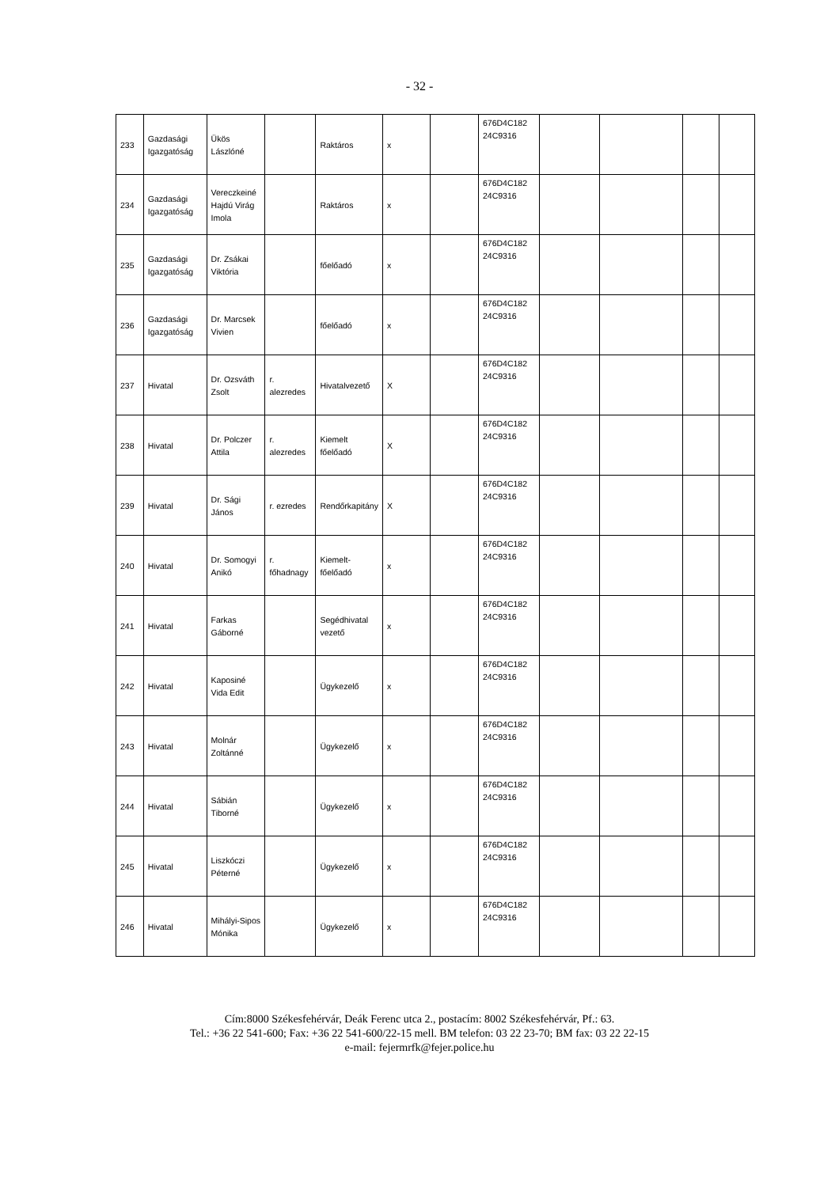- 32 -
| 233 | Gazdasági Igazgatóság | Ükös Lászlóné | | Raktáros | x | | 676D4C182 24C9316 | | | | |
| 234 | Gazdasági Igazgatóság | Vereczkeiné Hajdú Virág Imola | | Raktáros | x | | 676D4C182 24C9316 | | | | |
| 235 | Gazdasági Igazgatóság | Dr. Zsákai Viktória | | főelőadó | x | | 676D4C182 24C9316 | | | | |
| 236 | Gazdasági Igazgatóság | Dr. Marcsek Vivien | | főelőadó | x | | 676D4C182 24C9316 | | | | |
| 237 | Hivatal | Dr. Ozsváth Zsolt | r. alezredes | Hivatalvezető | X | | 676D4C182 24C9316 | | | | |
| 238 | Hivatal | Dr. Polczer Attila | r. alezredes | Kiemelt főelőadó | X | | 676D4C182 24C9316 | | | | |
| 239 | Hivatal | Dr. Sági János | r. ezredes | Rendőrkapitány | X | | 676D4C182 24C9316 | | | | |
| 240 | Hivatal | Dr. Somogyi Anikó | r. főhadnagy | Kiemelt-főelőadó | x | | 676D4C182 24C9316 | | | | |
| 241 | Hivatal | Farkas Gáborné | | Segédhivatal vezető | x | | 676D4C182 24C9316 | | | | |
| 242 | Hivatal | Kaposiné Vida Edit | | Ügykezelő | x | | 676D4C182 24C9316 | | | | |
| 243 | Hivatal | Molnár Zoltánné | | Ügykezelő | x | | 676D4C182 24C9316 | | | | |
| 244 | Hivatal | Sábián Tiborné | | Ügykezelő | x | | 676D4C182 24C9316 | | | | |
| 245 | Hivatal | Liszkóczi Péterné | | Ügykezelő | x | | 676D4C182 24C9316 | | | | |
| 246 | Hivatal | Mihályi-Sipos Mónika | | Ügykezelő | x | | 676D4C182 24C9316 | | | | |
Cím:8000 Székesfehérvár, Deák Ferenc utca 2., postacím: 8002 Székesfehérvár, Pf.: 63.
Tel.: +36 22 541-600; Fax: +36 22 541-600/22-15 mell. BM telefon: 03 22 23-70; BM fax: 03 22 22-15
e-mail: fejermrfk@fejer.police.hu